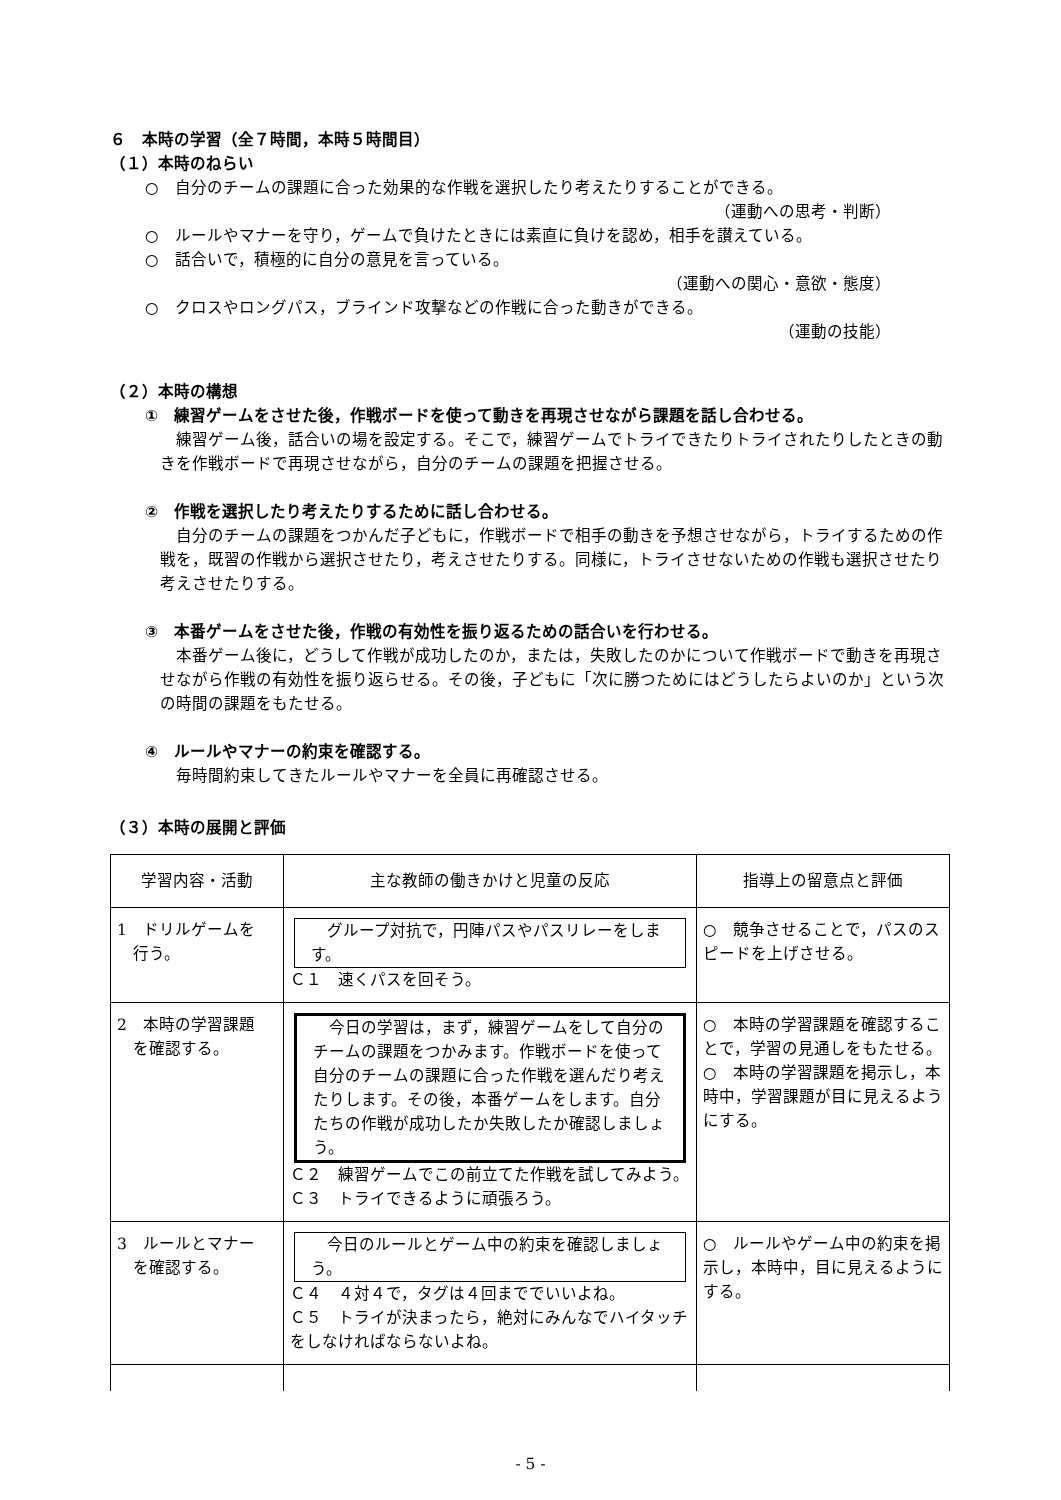６　本時の学習（全７時間，本時５時間目）
（１）本時のねらい
○　自分のチームの課題に合った効果的な作戦を選択したり考えたりすることができる。
（運動への思考・判断）
○　ルールやマナーを守り，ゲームで負けたときには素直に負けを認め，相手を讃えている。
○　話合いで，積極的に自分の意見を言っている。
（運動への関心・意欲・態度）
○　クロスやロングパス，ブラインド攻撃などの作戦に合った動きができる。
（運動の技能）
（２）本時の構想
①　練習ゲームをさせた後，作戦ボードを使って動きを再現させながら課題を話し合わせる。
　練習ゲーム後，話合いの場を設定する。そこで，練習ゲームでトライできたりトライされたりしたときの動きを作戦ボードで再現させながら，自分のチームの課題を把握させる。
②　作戦を選択したり考えたりするために話し合わせる。
　自分のチームの課題をつかんだ子どもに，作戦ボードで相手の動きを予想させながら，トライするための作戦を，既習の作戦から選択させたり，考えさせたりする。同様に，トライさせないための作戦も選択させたり考えさせたりする。
③　本番ゲームをさせた後，作戦の有効性を振り返るための話合いを行わせる。
　本番ゲーム後に，どうして作戦が成功したのか，または，失敗したのかについて作戦ボードで動きを再現させながら作戦の有効性を振り返らせる。その後，子どもに「次に勝つためにはどうしたらよいのか」という次の時間の課題をもたせる。
④　ルールやマナーの約束を確認する。
　毎時間約束してきたルールやマナーを全員に再確認させる。
（３）本時の展開と評価
| 学習内容・活動 | 主な教師の働きかけと児童の反応 | 指導上の留意点と評価 |
| --- | --- | --- |
| 1 ドリルゲームを 行う。 | グループ対抗で，円陣パスやパスリレーをします。 Ｃ１ 速くパスを回そう。 | ○ 競争させることで，パスのスピードを上げさせる。 |
| 2 本時の学習課題 を確認する。 | 今日の学習は，まず，練習ゲームをして自分のチームの課題をつかみます。作戦ボードを使って自分のチームの課題に合った作戦を選んだり考えたりします。その後，本番ゲームをします。自分たちの作戦が成功したか失敗したか確認しましょう。 Ｃ２ 練習ゲームでこの前立てた作戦を試してみよう。 Ｃ３ トライできるように頑張ろう。 | ○ 本時の学習課題を確認することで，学習の見通しをもたせる。 ○ 本時の学習課題を掲示し，本時中，学習課題が目に見えるようにする。 |
| 3 ルールとマナー を確認する。 | 今日のルールとゲーム中の約束を確認しましょう。 Ｃ４ ４対４で，タグは４回まででいいよね。 Ｃ５ トライが決まったら，絶対にみんなでハイタッチをしなければならないよね。 | ○ ルールやゲーム中の約束を掲示し，本時中，目に見えるようにする。 |
- 5 -